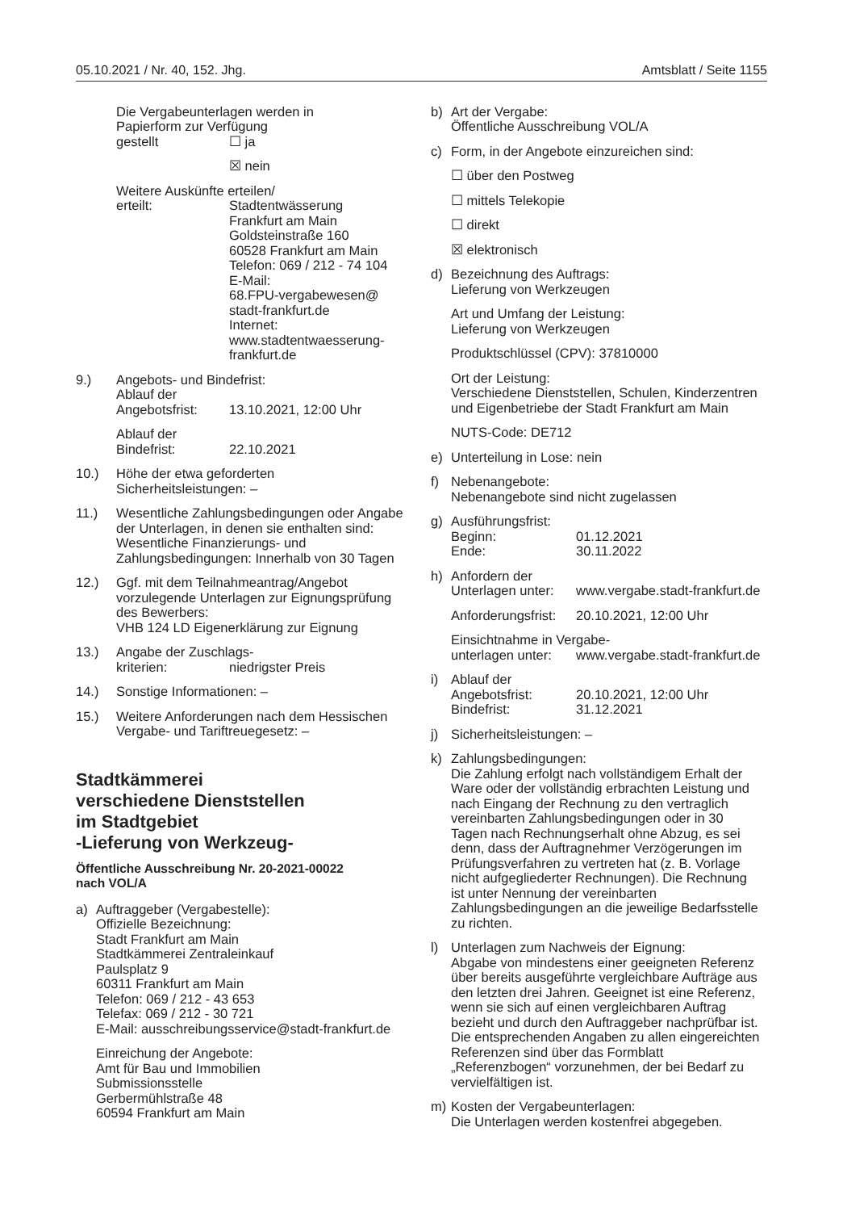05.10.2021 / Nr. 40, 152. Jhg. Amtsblatt / Seite 1155
Die Vergabeunterlagen werden in
Papierform zur Verfügung
gestellt ☐ ja
☒ nein
Weitere Auskünfte erteilen/
erteilt: Stadtentwässerung
Frankfurt am Main
Goldsteinstraße 160
60528 Frankfurt am Main
Telefon: 069 / 212 - 74 104
E-Mail:
68.FPU-vergabewesen@
stadt-frankfurt.de
Internet:
www.stadtentwaesserung-
frankfurt.de
9.) Angebots- und Bindefrist:
Ablauf der
Angebotsfrist: 13.10.2021, 12:00 Uhr
Ablauf der
Bindefrist: 22.10.2021
10.) Höhe der etwa geforderten
Sicherheitsleistungen: –
11.) Wesentliche Zahlungsbedingungen oder Angabe der Unterlagen, in denen sie enthalten sind:
Wesentliche Finanzierungs- und Zahlungsbedingungen: Innerhalb von 30 Tagen
12.) Ggf. mit dem Teilnahmeantrag/Angebot vorzulegende Unterlagen zur Eignungsprüfung des Bewerbers:
VHB 124 LD Eigenerklärung zur Eignung
13.) Angabe der Zuschlags-
kriterien: niedrigster Preis
14.) Sonstige Informationen: –
15.) Weitere Anforderungen nach dem Hessischen Vergabe- und Tariftreuegesetz: –
Stadtkämmerei
verschiedene Dienststellen
im Stadtgebiet
-Lieferung von Werkzeug-
Öffentliche Ausschreibung Nr. 20-2021-00022
nach VOL/A
a) Auftraggeber (Vergabestelle):
Offizielle Bezeichnung:
Stadt Frankfurt am Main
Stadtkämmerei Zentraleinkauf
Paulsplatz 9
60311 Frankfurt am Main
Telefon: 069 / 212 - 43 653
Telefax: 069 / 212 - 30 721
E-Mail: ausschreibungsservice@stadt-frankfurt.de
Einreichung der Angebote:
Amt für Bau und Immobilien
Submissionsstelle
Gerbermühlstraße 48
60594 Frankfurt am Main
b) Art der Vergabe:
Öffentliche Ausschreibung VOL/A
c) Form, in der Angebote einzureichen sind:
☐ über den Postweg
☐ mittels Telekopie
☐ direkt
☒ elektronisch
d) Bezeichnung des Auftrags:
Lieferung von Werkzeugen
Art und Umfang der Leistung:
Lieferung von Werkzeugen
Produktschlüssel (CPV): 37810000
Ort der Leistung:
Verschiedene Dienststellen, Schulen, Kinderzentren und Eigenbetriebe der Stadt Frankfurt am Main
NUTS-Code: DE712
e) Unterteilung in Lose: nein
f) Nebenangebote:
Nebenangebote sind nicht zugelassen
g) Ausführungsfrist:
Beginn: 01.12.2021
Ende: 30.11.2022
h) Anfordern der
Unterlagen unter: www.vergabe.stadt-frankfurt.de
Anforderungsfrist: 20.10.2021, 12:00 Uhr
Einsichtnahme in Vergabe-
unterlagen unter: www.vergabe.stadt-frankfurt.de
i) Ablauf der
Angebotsfrist: 20.10.2021, 12:00 Uhr
Bindefrist: 31.12.2021
j) Sicherheitsleistungen: –
k) Zahlungsbedingungen:
Die Zahlung erfolgt nach vollständigem Erhalt der Ware oder der vollständig erbrachten Leistung und nach Eingang der Rechnung zu den vertraglich vereinbarten Zahlungsbedingungen oder in 30 Tagen nach Rechnungserhalt ohne Abzug, es sei denn, dass der Auftragnehmer Verzögerungen im Prüfungsverfahren zu vertreten hat (z. B. Vorlage nicht aufgegliederter Rechnungen). Die Rechnung ist unter Nennung der vereinbarten Zahlungsbedingungen an die jeweilige Bedarfsstelle zu richten.
l) Unterlagen zum Nachweis der Eignung:
Abgabe von mindestens einer geeigneten Referenz über bereits ausgeführte vergleichbare Aufträge aus den letzten drei Jahren. Geeignet ist eine Referenz, wenn sie sich auf einen vergleichbaren Auftrag bezieht und durch den Auftraggeber nachprüfbar ist.
Die entsprechenden Angaben zu allen eingereichten Referenzen sind über das Formblatt „Referenzbogen“ vorzunehmen, der bei Bedarf zu vervielfältigen ist.
m) Kosten der Vergabeunterlagen:
Die Unterlagen werden kostenfrei abgegeben.